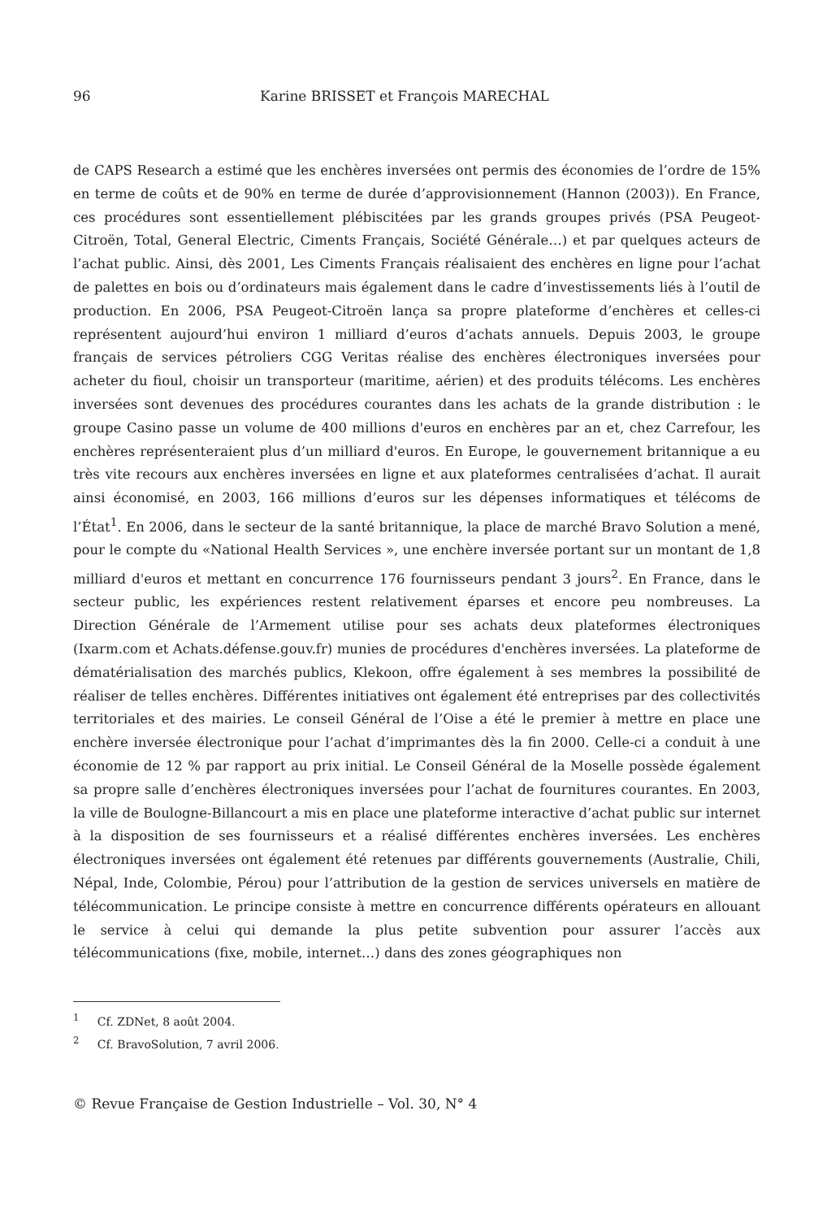96 Karine BRISSET et François MARECHAL
de CAPS Research a estimé que les enchères inversées ont permis des économies de l’ordre de 15% en terme de coûts et de 90% en terme de durée d’approvisionnement (Hannon (2003)). En France, ces procédures sont essentiellement plébiscitées par les grands groupes privés (PSA Peugeot-Citroën, Total, General Electric, Ciments Français, Société Générale…) et par quelques acteurs de l’achat public. Ainsi, dès 2001, Les Ciments Français réalisaient des enchères en ligne pour l’achat de palettes en bois ou d’ordinateurs mais également dans le cadre d’investissements liés à l’outil de production. En 2006, PSA Peugeot-Citroën lança sa propre plateforme d’enchères et celles-ci représentent aujourd’hui environ 1 milliard d’euros d’achats annuels. Depuis 2003, le groupe français de services pétroliers CGG Veritas réalise des enchères électroniques inversées pour acheter du fioul, choisir un transporteur (maritime, aérien) et des produits télécoms. Les enchères inversées sont devenues des procédures courantes dans les achats de la grande distribution : le groupe Casino passe un volume de 400 millions d'euros en enchères par an et, chez Carrefour, les enchères représenteraient plus d’un milliard d'euros. En Europe, le gouvernement britannique a eu très vite recours aux enchères inversées en ligne et aux plateformes centralisées d’achat. Il aurait ainsi économisé, en 2003, 166 millions d’euros sur les dépenses informatiques et télécoms de l’État<sup>1</sup>. En 2006, dans le secteur de la santé britannique, la place de marché Bravo Solution a mené, pour le compte du «National Health Services », une enchère inversée portant sur un montant de 1,8 milliard d'euros et mettant en concurrence 176 fournisseurs pendant 3 jours<sup>2</sup>. En France, dans le secteur public, les expériences restent relativement éparses et encore peu nombreuses. La Direction Générale de l’Armement utilise pour ses achats deux plateformes électroniques (Ixarm.com et Achats.défense.gouv.fr) munies de procédures d'enchères inversées. La plateforme de dématérialisation des marchés publics, Klekoon, offre également à ses membres la possibilité de réaliser de telles enchères. Différentes initiatives ont également été entreprises par des collectivités territoriales et des mairies. Le conseil Général de l’Oise a été le premier à mettre en place une enchère inversée électronique pour l’achat d’imprimantes dès la fin 2000. Celle-ci a conduit à une économie de 12 % par rapport au prix initial. Le Conseil Général de la Moselle possède également sa propre salle d’enchères électroniques inversées pour l’achat de fournitures courantes. En 2003, la ville de Boulogne-Billancourt a mis en place une plateforme interactive d’achat public sur internet à la disposition de ses fournisseurs et a réalisé différentes enchères inversées. Les enchères électroniques inversées ont également été retenues par différents gouvernements (Australie, Chili, Népal, Inde, Colombie, Pérou) pour l’attribution de la gestion de services universels en matière de télécommunication. Le principe consiste à mettre en concurrence différents opérateurs en allouant le service à celui qui demande la plus petite subvention pour assurer l’accès aux télécommunications (fixe, mobile, internet…) dans des zones géographiques non
<sup>1</sup> Cf. ZDNet, 8 août 2004.
<sup>2</sup> Cf. BravoSolution, 7 avril 2006.
© Revue Française de Gestion Industrielle – Vol. 30, N° 4